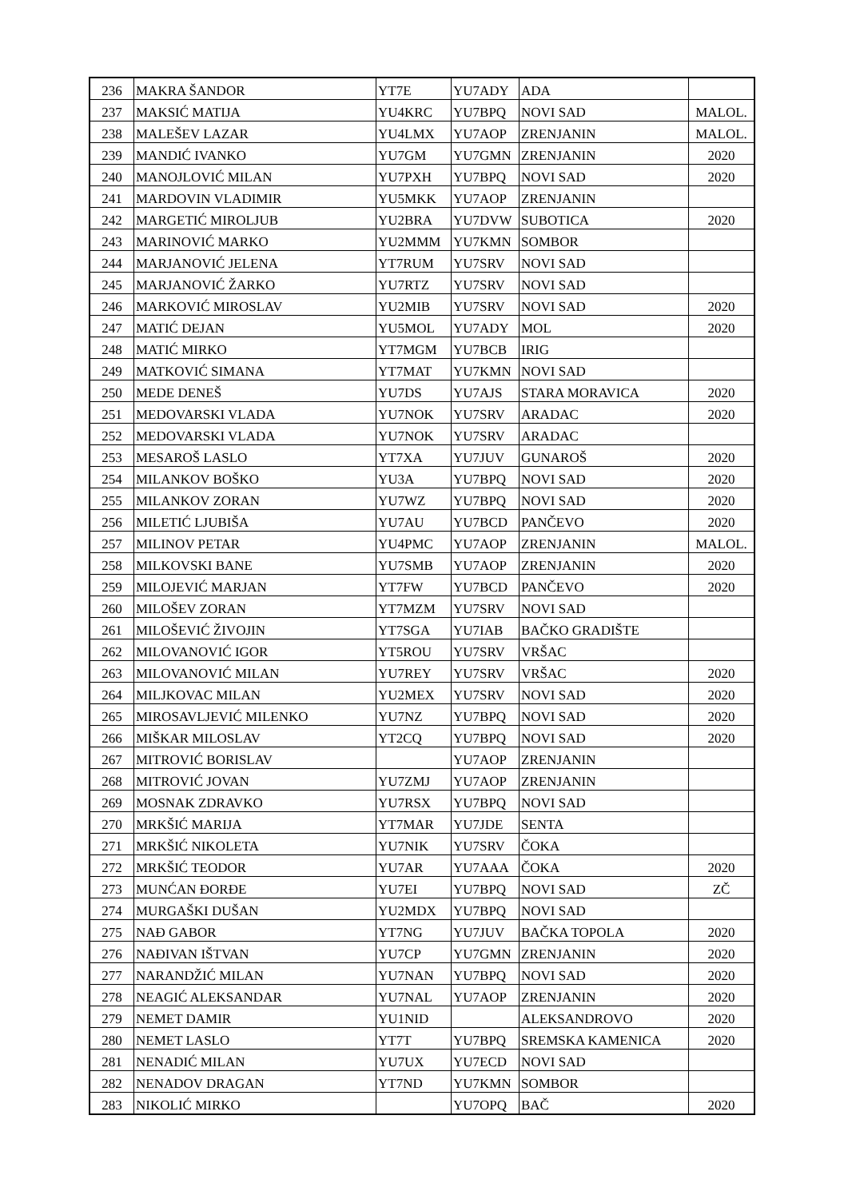| 236 | MAKRA ŠANDOR | YT7E | YU7ADY | ADA | |
| 237 | MAKSIĆ MATIJA | YU4KRC | YU7BPQ | NOVI SAD | MALOL. |
| 238 | MALEŠEV LAZAR | YU4LMX | YU7AOP | ZRENJANIN | MALOL. |
| 239 | MANDIĆ IVANKO | YU7GM | YU7GMN | ZRENJANIN | 2020 |
| 240 | MANOJLOVIĆ MILAN | YU7PXH | YU7BPQ | NOVI SAD | 2020 |
| 241 | MARDOVIN VLADIMIR | YU5MKK | YU7AOP | ZRENJANIN | |
| 242 | MARGETIĆ MIROLJUB | YU2BRA | YU7DVW | SUBOTICA | 2020 |
| 243 | MARINOVIĆ MARKO | YU2MMM | YU7KMN | SOMBOR | |
| 244 | MARJANOVIĆ JELENA | YT7RUM | YU7SRV | NOVI SAD | |
| 245 | MARJANOVIĆ ŽARKO | YU7RTZ | YU7SRV | NOVI SAD | |
| 246 | MARKOVIĆ MIROSLAV | YU2MIB | YU7SRV | NOVI SAD | 2020 |
| 247 | MATIĆ DEJAN | YU5MOL | YU7ADY | MOL | 2020 |
| 248 | MATIĆ MIRKO | YT7MGM | YU7BCB | IRIG | |
| 249 | MATKOVIĆ SIMANA | YT7MAT | YU7KMN | NOVI SAD | |
| 250 | MEDE DENEŠ | YU7DS | YU7AJS | STARA MORAVICA | 2020 |
| 251 | MEDOVARSKI VLADA | YU7NOK | YU7SRV | ARADAC | 2020 |
| 252 | MEDOVARSKI VLADA | YU7NOK | YU7SRV | ARADAC | |
| 253 | MESAROŠ LASLO | YT7XA | YU7JUV | GUNAROŠ | 2020 |
| 254 | MILANKOV BOŠKO | YU3A | YU7BPQ | NOVI SAD | 2020 |
| 255 | MILANKOV ZORAN | YU7WZ | YU7BPQ | NOVI SAD | 2020 |
| 256 | MILETIĆ LJUBIŠA | YU7AU | YU7BCD | PANČEVO | 2020 |
| 257 | MILINOV PETAR | YU4PMC | YU7AOP | ZRENJANIN | MALOL. |
| 258 | MILKOVSKI BANE | YU7SMB | YU7AOP | ZRENJANIN | 2020 |
| 259 | MILOJEVIĆ MARJAN | YT7FW | YU7BCD | PANČEVO | 2020 |
| 260 | MILOŠEV ZORAN | YT7MZM | YU7SRV | NOVI SAD | |
| 261 | MILOŠEVIĆ ŽIVOJIN | YT7SGA | YU7IAB | BAČKO GRADIŠTE | |
| 262 | MILOVANOVIĆ IGOR | YT5ROU | YU7SRV | VRŠAC | |
| 263 | MILOVANOVIĆ MILAN | YU7REY | YU7SRV | VRŠAC | 2020 |
| 264 | MILJKOVAC MILAN | YU2MEX | YU7SRV | NOVI SAD | 2020 |
| 265 | MIROSAVLJEVIĆ MILENKO | YU7NZ | YU7BPQ | NOVI SAD | 2020 |
| 266 | MIŠKAR MILOSLAV | YT2CQ | YU7BPQ | NOVI SAD | 2020 |
| 267 | MITROVIĆ BORISLAV | | YU7AOP | ZRENJANIN | |
| 268 | MITROVIĆ JOVAN | YU7ZMJ | YU7AOP | ZRENJANIN | |
| 269 | MOSNAK ZDRAVKO | YU7RSX | YU7BPQ | NOVI SAD | |
| 270 | MRKŠIĆ MARIJA | YT7MAR | YU7JDE | SENTA | |
| 271 | MRKŠIĆ NIKOLETA | YU7NIK | YU7SRV | ČOKA | |
| 272 | MRKŠIĆ TEODOR | YU7AR | YU7AAA | ČOKA | 2020 |
| 273 | MUNĆAN ĐORĐE | YU7EI | YU7BPQ | NOVI SAD | ZČ |
| 274 | MURGAŠKI DUŠAN | YU2MDX | YU7BPQ | NOVI SAD | |
| 275 | NAĐ GABOR | YT7NG | YU7JUV | BAČKA TOPOLA | 2020 |
| 276 | NAĐIVAN IŠTVAN | YU7CP | YU7GMN | ZRENJANIN | 2020 |
| 277 | NARANDŽIĆ MILAN | YU7NAN | YU7BPQ | NOVI SAD | 2020 |
| 278 | NEAGIĆ ALEKSANDAR | YU7NAL | YU7AOP | ZRENJANIN | 2020 |
| 279 | NEMET DAMIR | YU1NID | | ALEKSANDROVO | 2020 |
| 280 | NEMET LASLO | YT7T | YU7BPQ | SREMSKA KAMENICA | 2020 |
| 281 | NENADIĆ MILAN | YU7UX | YU7ECD | NOVI SAD | |
| 282 | NENADOV DRAGAN | YT7ND | YU7KMN | SOMBOR | |
| 283 | NIKOLIĆ MIRKO | | YU7OPQ | BAČ | 2020 |